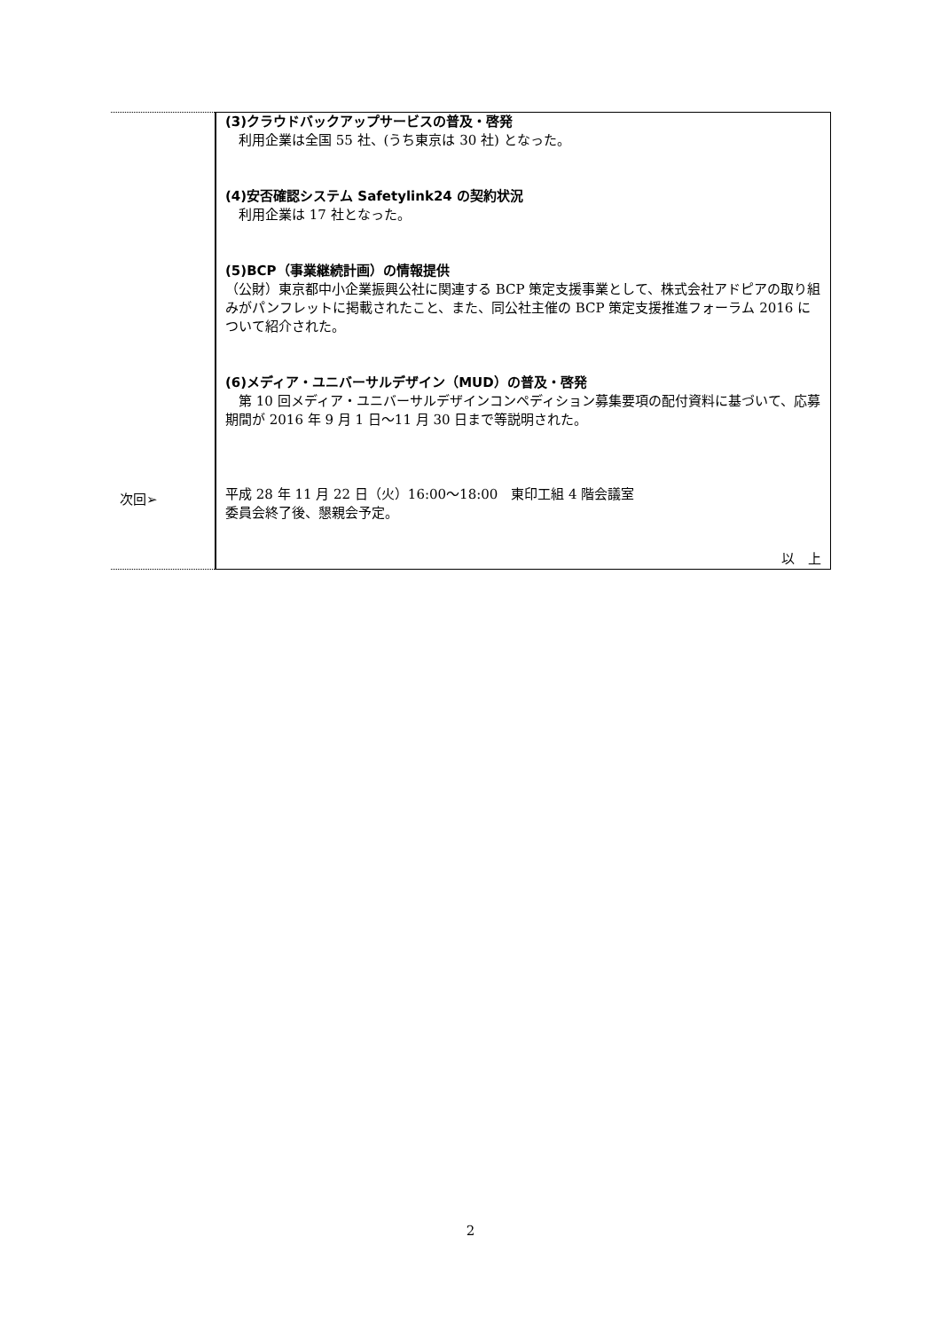| 次回➢ | (3)クラウドバックアップサービスの普及・啓発 利用企業は全国 55 社、(うち東京は 30 社) となった。 (4)安否確認システム Safetylink24 の契約状況 利用企業は 17 社となった。 (5)BCP（事業継続計画）の情報提供 （公財）東京都中小企業振興公社に関連する BCP 策定支援事業として、株式会社アドピアの取り組みがパンフレットに掲載されたこと、また、同公社主催の BCP 策定支援推進フォーラム 2016 について紹介された。 (6)メディア・ユニバーサルデザイン（MUD）の普及・啓発 第 10 回メディア・ユニバーサルデザインコンペディション募集要項の配付資料に基づいて、応募期間が 2016 年 9 月 1 日～11 月 30 日まで等説明された。 平成 28 年 11 月 22 日（火）16:00～18:00 東印工組 4 階会議室 委員会終了後、懇親会予定。 以 上 |
2